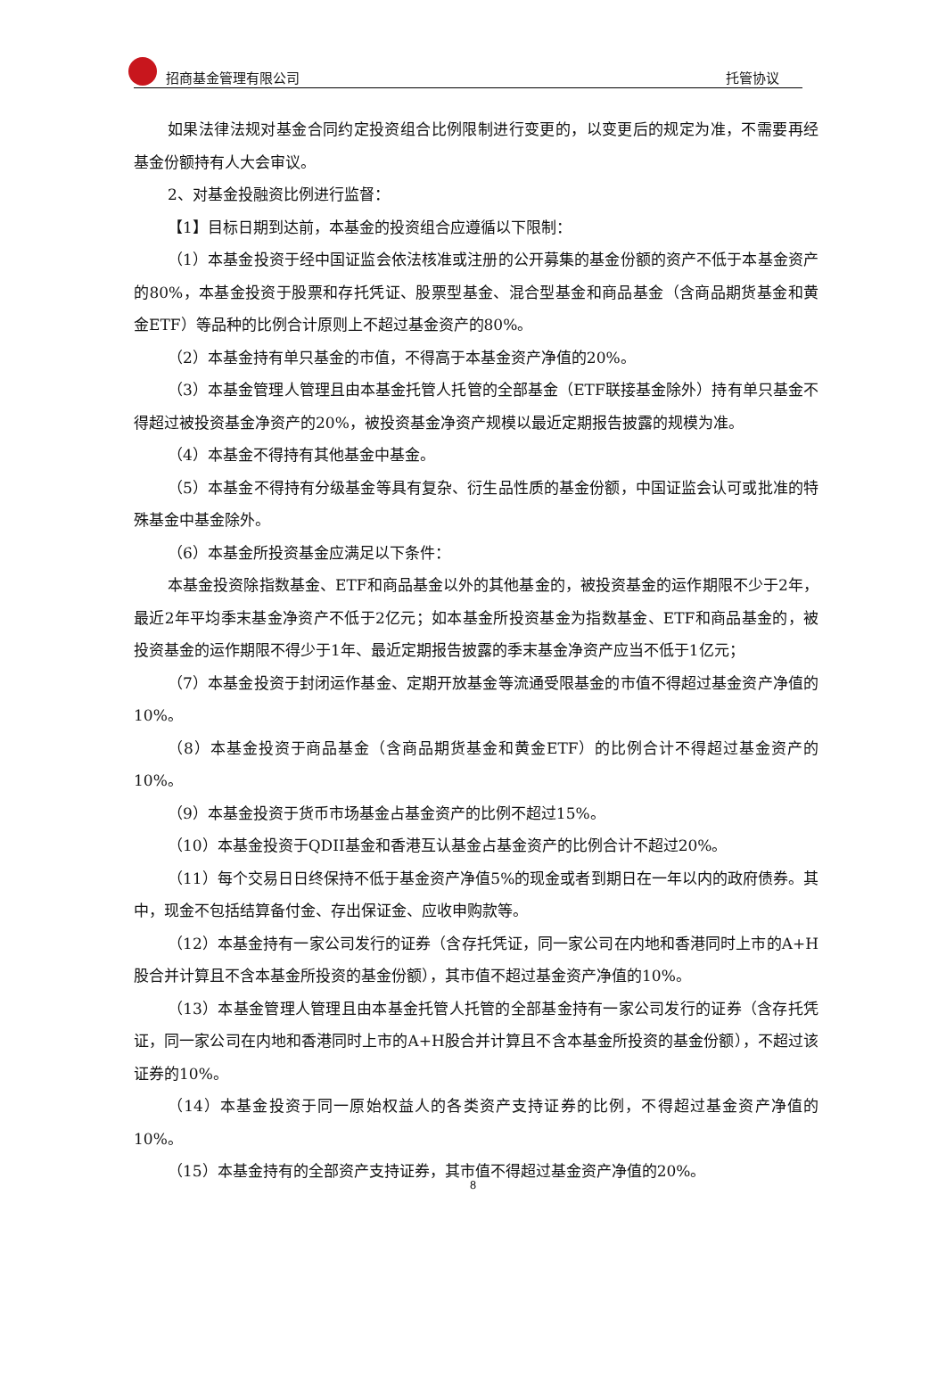招商基金管理有限公司 托管协议
如果法律法规对基金合同约定投资组合比例限制进行变更的，以变更后的规定为准，不需要再经基金份额持有人大会审议。
2、对基金投融资比例进行监督：
【1】目标日期到达前，本基金的投资组合应遵循以下限制：
（1）本基金投资于经中国证监会依法核准或注册的公开募集的基金份额的资产不低于本基金资产的80%，本基金投资于股票和存托凭证、股票型基金、混合型基金和商品基金（含商品期货基金和黄金ETF）等品种的比例合计原则上不超过基金资产的80%。
（2）本基金持有单只基金的市值，不得高于本基金资产净值的20%。
（3）本基金管理人管理且由本基金托管人托管的全部基金（ETF联接基金除外）持有单只基金不得超过被投资基金净资产的20%，被投资基金净资产规模以最近定期报告披露的规模为准。
（4）本基金不得持有其他基金中基金。
（5）本基金不得持有分级基金等具有复杂、衍生品性质的基金份额，中国证监会认可或批准的特殊基金中基金除外。
（6）本基金所投资基金应满足以下条件：
本基金投资除指数基金、ETF和商品基金以外的其他基金的，被投资基金的运作期限不少于2年，最近2年平均季末基金净资产不低于2亿元；如本基金所投资基金为指数基金、ETF和商品基金的，被投资基金的运作期限不得少于1年、最近定期报告披露的季末基金净资产应当不低于1亿元；
（7）本基金投资于封闭运作基金、定期开放基金等流通受限基金的市值不得超过基金资产净值的10%。
（8）本基金投资于商品基金（含商品期货基金和黄金ETF）的比例合计不得超过基金资产的10%。
（9）本基金投资于货币市场基金占基金资产的比例不超过15%。
（10）本基金投资于QDII基金和香港互认基金占基金资产的比例合计不超过20%。
（11）每个交易日日终保持不低于基金资产净值5%的现金或者到期日在一年以内的政府债券。其中，现金不包括结算备付金、存出保证金、应收申购款等。
（12）本基金持有一家公司发行的证券（含存托凭证，同一家公司在内地和香港同时上市的A+H股合并计算且不含本基金所投资的基金份额），其市值不超过基金资产净值的10%。
（13）本基金管理人管理且由本基金托管人托管的全部基金持有一家公司发行的证券（含存托凭证，同一家公司在内地和香港同时上市的A+H股合并计算且不含本基金所投资的基金份额），不超过该证券的10%。
（14）本基金投资于同一原始权益人的各类资产支持证券的比例，不得超过基金资产净值的10%。
（15）本基金持有的全部资产支持证券，其市值不得超过基金资产净值的20%。
8